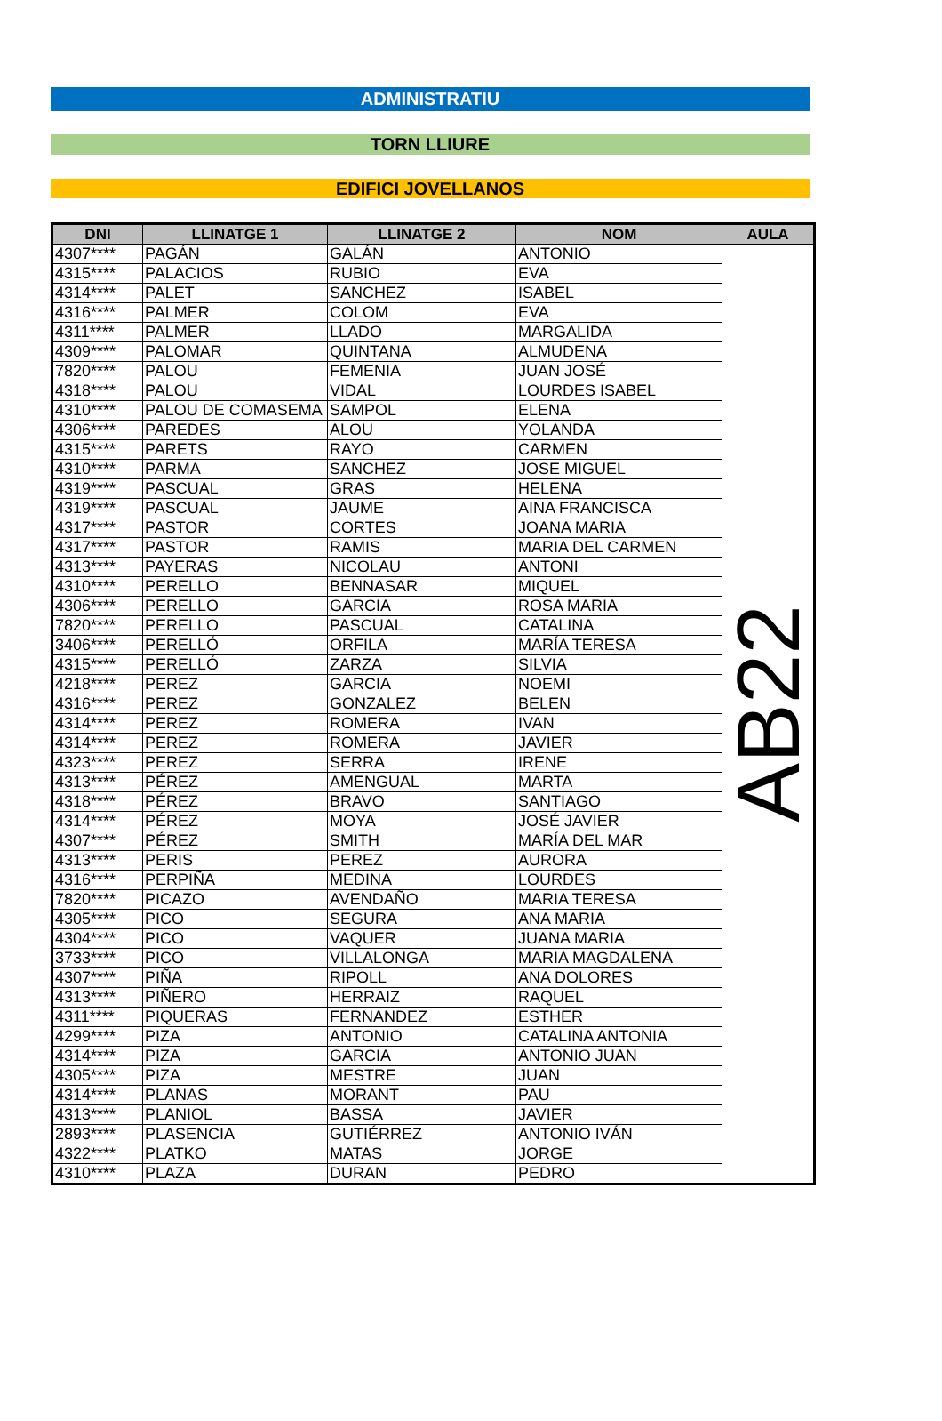ADMINISTRATIU
TORN LLIURE
EDIFICI JOVELLANOS
| DNI | LLINATGE 1 | LLINATGE 2 | NOM | AULA |
| --- | --- | --- | --- | --- |
| 4307**** | PAGÁN | GALÁN | ANTONIO | AB22 |
| 4315**** | PALACIOS | RUBIO | EVA | |
| 4314**** | PALET | SANCHEZ | ISABEL | |
| 4316**** | PALMER | COLOM | EVA | |
| 4311**** | PALMER | LLADO | MARGALIDA | |
| 4309**** | PALOMAR | QUINTANA | ALMUDENA | |
| 7820**** | PALOU | FEMENIA | JUAN JOSÉ | |
| 4318**** | PALOU | VIDAL | LOURDES ISABEL | |
| 4310**** | PALOU DE COMASEMA | SAMPOL | ELENA | |
| 4306**** | PAREDES | ALOU | YOLANDA | |
| 4315**** | PARETS | RAYO | CARMEN | |
| 4310**** | PARMA | SANCHEZ | JOSE MIGUEL | |
| 4319**** | PASCUAL | GRAS | HELENA | |
| 4319**** | PASCUAL | JAUME | AINA FRANCISCA | |
| 4317**** | PASTOR | CORTES | JOANA MARIA | |
| 4317**** | PASTOR | RAMIS | MARIA DEL CARMEN | |
| 4313**** | PAYERAS | NICOLAU | ANTONI | |
| 4310**** | PERELLO | BENNASAR | MIQUEL | |
| 4306**** | PERELLO | GARCIA | ROSA MARIA | |
| 7820**** | PERELLO | PASCUAL | CATALINA | |
| 3406**** | PERELLÓ | ORFILA | MARÍA TERESA | |
| 4315**** | PERELLÓ | ZARZA | SILVIA | |
| 4218**** | PEREZ | GARCIA | NOEMI | |
| 4316**** | PEREZ | GONZALEZ | BELEN | |
| 4314**** | PEREZ | ROMERA | IVAN | |
| 4314**** | PEREZ | ROMERA | JAVIER | |
| 4323**** | PEREZ | SERRA | IRENE | |
| 4313**** | PÉREZ | AMENGUAL | MARTA | |
| 4318**** | PÉREZ | BRAVO | SANTIAGO | |
| 4314**** | PÉREZ | MOYA | JOSÉ JAVIER | |
| 4307**** | PÉREZ | SMITH | MARÍA DEL MAR | |
| 4313**** | PERIS | PEREZ | AURORA | |
| 4316**** | PERPIÑA | MEDINA | LOURDES | |
| 7820**** | PICAZO | AVENDAÑO | MARIA TERESA | |
| 4305**** | PICO | SEGURA | ANA MARIA | |
| 4304**** | PICO | VAQUER | JUANA MARIA | |
| 3733**** | PICO | VILLALONGA | MARIA MAGDALENA | |
| 4307**** | PIÑA | RIPOLL | ANA DOLORES | |
| 4313**** | PIÑERO | HERRAIZ | RAQUEL | |
| 4311**** | PIQUERAS | FERNANDEZ | ESTHER | |
| 4299**** | PIZA | ANTONIO | CATALINA ANTONIA | |
| 4314**** | PIZA | GARCIA | ANTONIO JUAN | |
| 4305**** | PIZA | MESTRE | JUAN | |
| 4314**** | PLANAS | MORANT | PAU | |
| 4313**** | PLANIOL | BASSA | JAVIER | |
| 2893**** | PLASENCIA | GUTIÉRREZ | ANTONIO IVÁN | |
| 4322**** | PLATKO | MATAS | JORGE | |
| 4310**** | PLAZA | DURAN | PEDRO | |